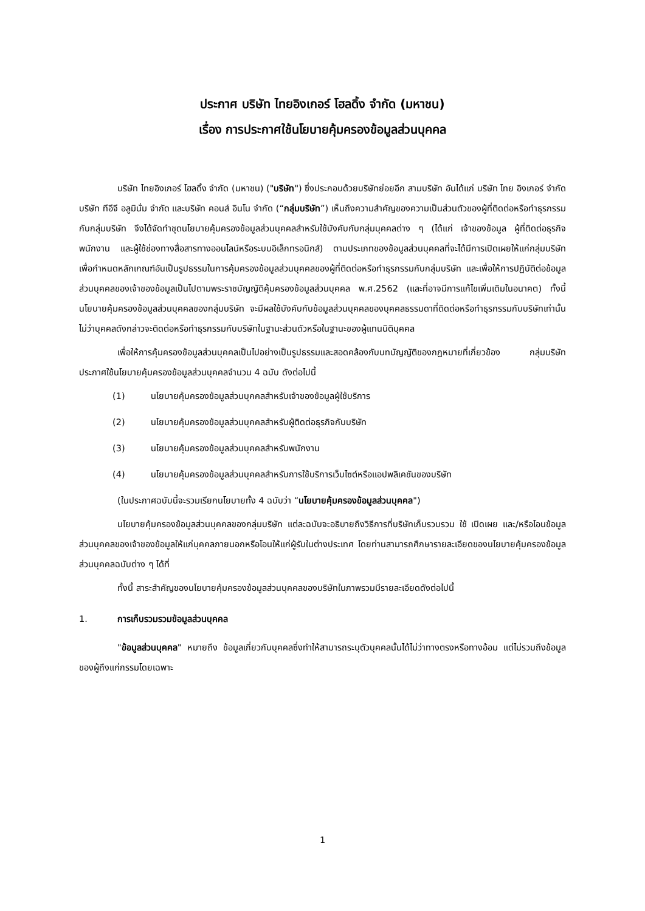ประกาศ บริษัท ไทยอิงเกอร์ โฮลดิ้ง จำกัด (มหาชน)
เรื่อง การประกาศใช้นโยบายคุ้มครองข้อมูลส่วนบุคคล
บริษัท ไทยอิงเกอร์ โฮลดิ้ง จำกัด (มหาชน) ("บริษัท") ซึ่งประกอบด้วยบริษัทย่อยอีก สามบริษัท อันได้แก่ บริษัท ไทย อิงเกอร์ จำกัด บริษัท ทีอีจี อลูมินั่ม จำกัด และบริษัท คอนส์ อินโน จำกัด (“กลุ่มบริษัท”) เห็นถึงความสำคัญของความเป็นส่วนตัวของผู้ที่ติดต่อหรือทำธุรกรรมกับกลุ่มบริษัท จึงได้จัดทำชุดนโยบายคุ้มครองข้อมูลส่วนบุคคลสำหรับใช้บังคับกับกลุ่มบุคคลต่าง ๆ (ได้แก่ เจ้าของข้อมูล ผู้ที่ติดต่อธุรกิจ พนักงาน และผู้ใช้ช่องทางสื่อสารทางออนไลน์หรือระบบอิเล็กทรอนิกส์) ตามประเภทของข้อมูลส่วนบุคคลที่จะได้มีการเปิดเผยให้แก่กลุ่มบริษัท เพื่อกำหนดหลักเกณฑ์อันเป็นรูปธรรมในการคุ้มครองข้อมูลส่วนบุคคลของผู้ที่ติดต่อหรือทำธุรกรรมกับกลุ่มบริษัท และเพื่อให้การปฏิบัติต่อข้อมูลส่วนบุคคลของเจ้าของข้อมูลเป็นไปตามพระราชบัญญัติคุ้มครองข้อมูลส่วนบุคคล พ.ศ.2562 (และที่อาจมีการแก้ไขเพิ่มเติมในอนาคต) ทั้งนี้ นโยบายคุ้มครองข้อมูลส่วนบุคคลของกลุ่มบริษัท จะมีผลใช้บังคับกับข้อมูลส่วนบุคคลของบุคคลธรรมดาที่ติดต่อหรือทำธุรกรรมกับบริษัทเท่านั้น ไม่ว่าบุคคลดังกล่าวจะติดต่อหรือทำธุรกรรมกับบริษัทในฐานะส่วนตัวหรือในฐานะของผู้แทนนิติบุคคล
เพื่อให้การคุ้มครองข้อมูลส่วนบุคคลเป็นไปอย่างเป็นรูปธรรมและสอดคล้องกับบทบัญญัติของกฎหมายที่เกี่ยวข้อง กลุ่มบริษัทประกาศใช้นโยบายคุ้มครองข้อมูลส่วนบุคคลจำนวน 4 ฉบับ ดังต่อไปนี้
(1) นโยบายคุ้มครองข้อมูลส่วนบุคคลสำหรับเจ้าของข้อมูลผู้ใช้บริการ
(2) นโยบายคุ้มครองข้อมูลส่วนบุคคลสำหรับผู้ติดต่อธุรกิจกับบริษัท
(3) นโยบายคุ้มครองข้อมูลส่วนบุคคลสำหรับพนักงาน
(4) นโยบายคุ้มครองข้อมูลส่วนบุคคลสำหรับการใช้บริการเว็บไซต์หรือแอปพลิเคชันของบริษัท
(ในประกาศฉบับนี้จะรวมเรียกนโยบายทั้ง 4 ฉบับว่า “นโยบายคุ้มครองข้อมูลส่วนบุคคล")
นโยบายคุ้มครองข้อมูลส่วนบุคคลของกลุ่มบริษัท แต่ละฉบับจะอธิบายถึงวิธีการที่บริษัทเก็บรวบรวม ใช้ เปิดเผย และ/หรือโอนข้อมูลส่วนบุคคลของเจ้าของข้อมูลให้แก่บุคคลภายนอกหรือโอนให้แก่ผู้รับในต่างประเทศ โดยท่านสามารถศึกษารายละเอียดของนโยบายคุ้มครองข้อมูลส่วนบุคคลฉบับต่าง ๆ ได้ที่
ทั้งนี้ สาระสำคัญของนโยบายคุ้มครองข้อมูลส่วนบุคคลของบริษัทในภาพรวมมีรายละเอียดดังต่อไปนี้
1. การเก็บรวมรวมข้อมูลส่วนบุคคล
"ข้อมูลส่วนบุคคล" หมายถึง ข้อมูลเกี่ยวกับบุคคลซึ่งทำให้สามารถระบุตัวบุคคลนั้นได้ไม่ว่าทางตรงหรือทางอ้อม แต่ไม่รวมถึงข้อมูลของผู้ถึงแก่กรรมโดยเฉพาะ
1